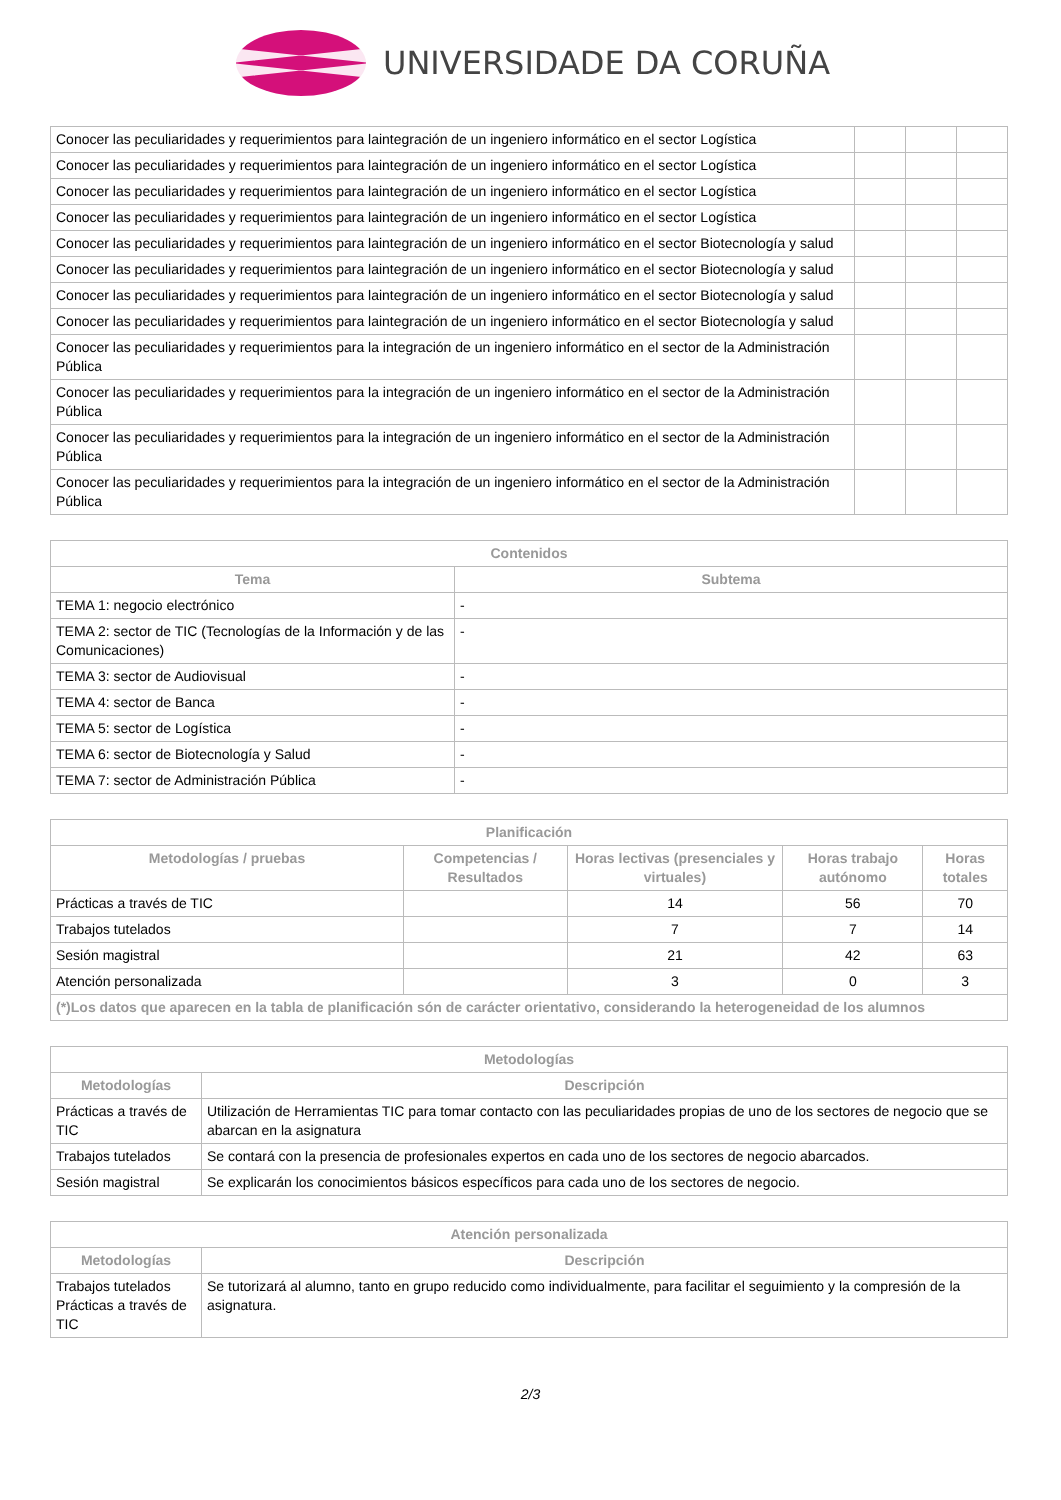UNIVERSIDADE DA CORUÑA
| Conocer las peculiaridades y requerimientos para laintegración de un ingeniero informático en el sector Logística | | | |
| Conocer las peculiaridades y requerimientos para laintegración de un ingeniero informático en el sector Logística | | | |
| Conocer las peculiaridades y requerimientos para laintegración de un ingeniero informático en el sector Logística | | | |
| Conocer las peculiaridades y requerimientos para laintegración de un ingeniero informático en el sector Logística | | | |
| Conocer las peculiaridades y requerimientos para laintegración de un ingeniero informático en el sector Biotecnología y salud | | | |
| Conocer las peculiaridades y requerimientos para laintegración de un ingeniero informático en el sector Biotecnología y salud | | | |
| Conocer las peculiaridades y requerimientos para laintegración de un ingeniero informático en el sector Biotecnología y salud | | | |
| Conocer las peculiaridades y requerimientos para laintegración de un ingeniero informático en el sector Biotecnología y salud | | | |
| Conocer las peculiaridades y requerimientos para la integración de un ingeniero informático en el sector de la Administración Pública | | | |
| Conocer las peculiaridades y requerimientos para la integración de un ingeniero informático en el sector de la Administración Pública | | | |
| Conocer las peculiaridades y requerimientos para la integración de un ingeniero informático en el sector de la Administración Pública | | | |
| Conocer las peculiaridades y requerimientos para la integración de un ingeniero informático en el sector de la Administración Pública | | | |
| Contenidos | |
| --- | --- |
| Tema | Subtema |
| TEMA 1: negocio electrónico | - |
| TEMA 2: sector de TIC (Tecnologías de la Información y de las Comunicaciones) | - |
| TEMA 3: sector de Audiovisual | - |
| TEMA 4: sector de Banca | - |
| TEMA 5: sector de Logística | - |
| TEMA 6: sector de Biotecnología y Salud | - |
| TEMA 7: sector de Administración Pública | - |
| Planificación | | | | |
| --- | --- | --- | --- | --- |
| Metodologías / pruebas | Competencias / Resultados | Horas lectivas (presenciales y virtuales) | Horas trabajo autónomo | Horas totales |
| Prácticas a través de TIC | | 14 | 56 | 70 |
| Trabajos tutelados | | 7 | 7 | 14 |
| Sesión magistral | | 21 | 42 | 63 |
| Atención personalizada | | 3 | 0 | 3 |
| (*)Los datos que aparecen en la tabla de planificación són de carácter orientativo, considerando la heterogeneidad de los alumnos | | | | |
| Metodologías | |
| --- | --- |
| Metodologías | Descripción |
| Prácticas a través de TIC | Utilización de Herramientas TIC para tomar contacto con las peculiaridades propias de uno de los sectores de negocio que se abarcan en la asignatura |
| Trabajos tutelados | Se contará con la presencia de profesionales expertos en cada uno de los sectores de negocio abarcados. |
| Sesión magistral | Se explicarán los conocimientos básicos específicos para cada uno de los sectores de negocio. |
| Atención personalizada | |
| --- | --- |
| Metodologías | Descripción |
| Trabajos tutelados Prácticas a través de TIC | Se tutorizará al alumno, tanto en grupo reducido como individualmente, para facilitar el seguimiento y la compresión de la asignatura. |
2/3